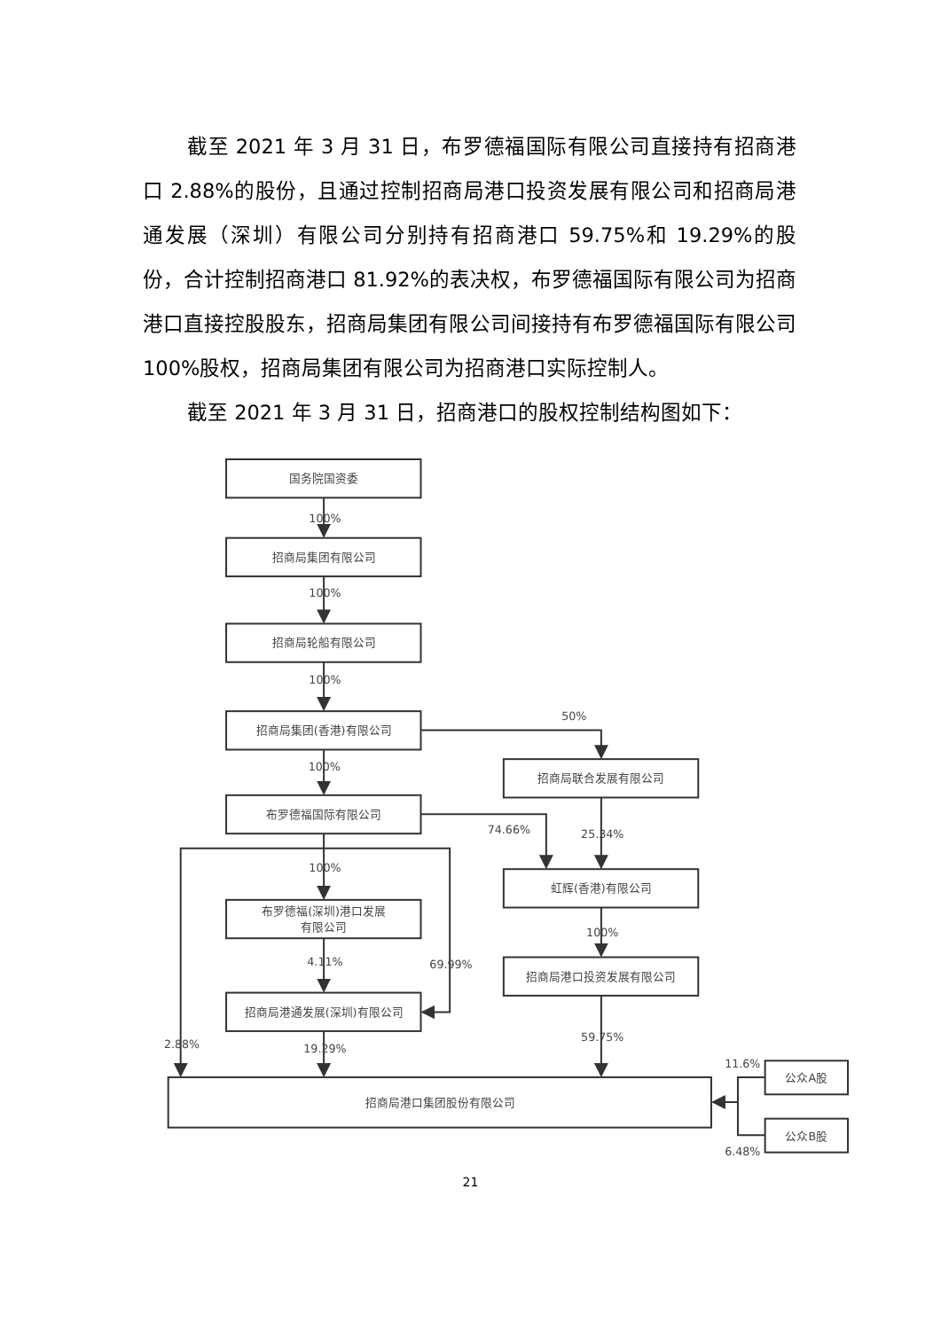截至 2021 年 3 月 31 日，布罗德福国际有限公司直接持有招商港口 2.88%的股份，且通过控制招商局港口投资发展有限公司和招商局港通发展（深圳）有限公司分别持有招商港口 59.75%和 19.29%的股份，合计控制招商港口 81.92%的表决权，布罗德福国际有限公司为招商港口直接控股股东，招商局集团有限公司间接持有布罗德福国际有限公司 100%股权，招商局集团有限公司为招商港口实际控制人。
截至 2021 年 3 月 31 日，招商港口的股权控制结构图如下：
国务院国资委
100%
招商局集团有限公司
100%
招商局轮船有限公司
100%
招商局集团(香港)有限公司
50%
100%
招商局联合发展有限公司
布罗德福国际有限公司
74.66%
25.34%
100%
虹辉(香港)有限公司
布罗德福(深圳)港口发展
有限公司
100%
4.11%
69.99%
招商局港口投资发展有限公司
招商局港通发展(深圳)有限公司
2.88%
19.29%
59.75%
11.6%
公众A股
招商局港口集团股份有限公司
公众B股
6.48%
21